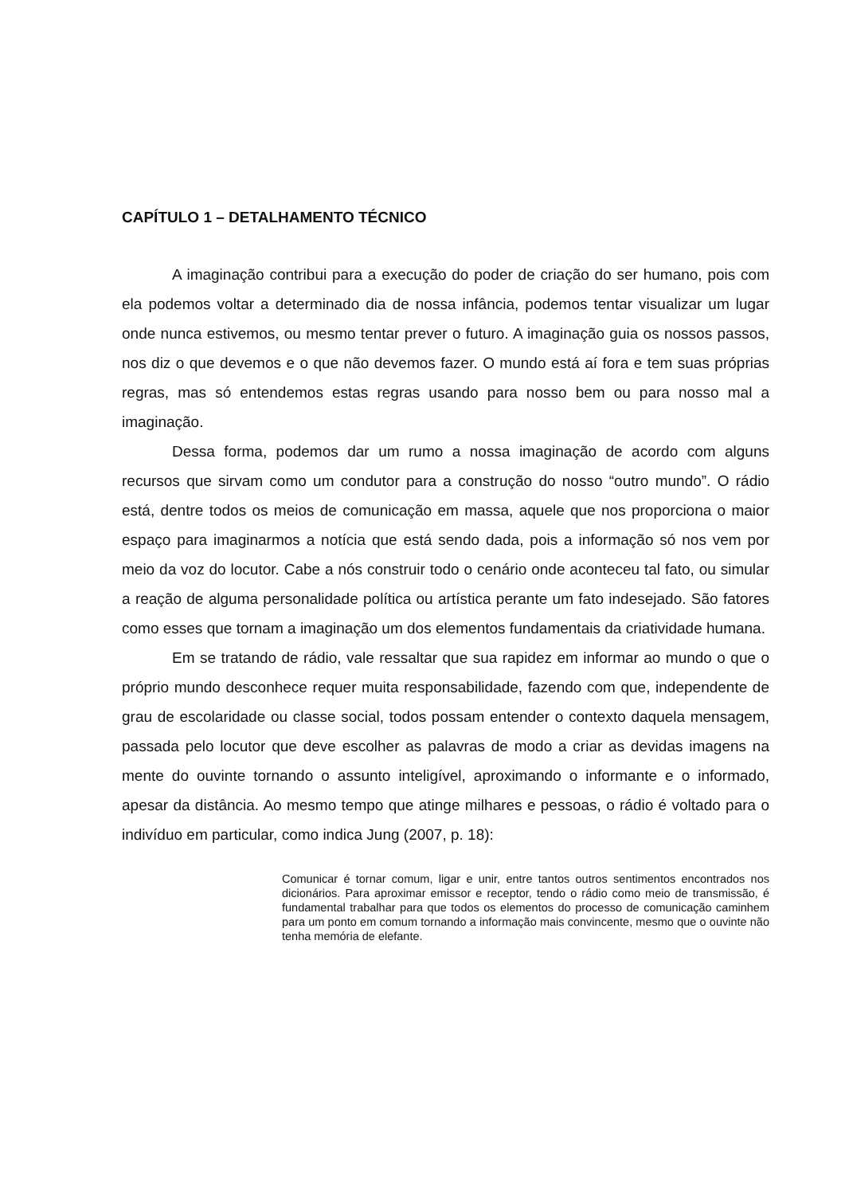CAPÍTULO 1 – DETALHAMENTO TÉCNICO
A imaginação contribui para a execução do poder de criação do ser humano, pois com ela podemos voltar a determinado dia de nossa infância, podemos tentar visualizar um lugar onde nunca estivemos, ou mesmo tentar prever o futuro. A imaginação guia os nossos passos, nos diz o que devemos e o que não devemos fazer. O mundo está aí fora e tem suas próprias regras, mas só entendemos estas regras usando para nosso bem ou para nosso mal a imaginação.
Dessa forma, podemos dar um rumo a nossa imaginação de acordo com alguns recursos que sirvam como um condutor para a construção do nosso “outro mundo”. O rádio está, dentre todos os meios de comunicação em massa, aquele que nos proporciona o maior espaço para imaginarmos a notícia que está sendo dada, pois a informação só nos vem por meio da voz do locutor. Cabe a nós construir todo o cenário onde aconteceu tal fato, ou simular a reação de alguma personalidade política ou artística perante um fato indesejado. São fatores como esses que tornam a imaginação um dos elementos fundamentais da criatividade humana.
Em se tratando de rádio, vale ressaltar que sua rapidez em informar ao mundo o que o próprio mundo desconhece requer muita responsabilidade, fazendo com que, independente de grau de escolaridade ou classe social, todos possam entender o contexto daquela mensagem, passada pelo locutor que deve escolher as palavras de modo a criar as devidas imagens na mente do ouvinte tornando o assunto inteligível, aproximando o informante e o informado, apesar da distância. Ao mesmo tempo que atinge milhares e pessoas, o rádio é voltado para o indivíduo em particular, como indica Jung (2007, p. 18):
Comunicar é tornar comum, ligar e unir, entre tantos outros sentimentos encontrados nos dicionários. Para aproximar emissor e receptor, tendo o rádio como meio de transmissão, é fundamental trabalhar para que todos os elementos do processo de comunicação caminhem para um ponto em comum tornando a informação mais convincente, mesmo que o ouvinte não tenha memória de elefante.